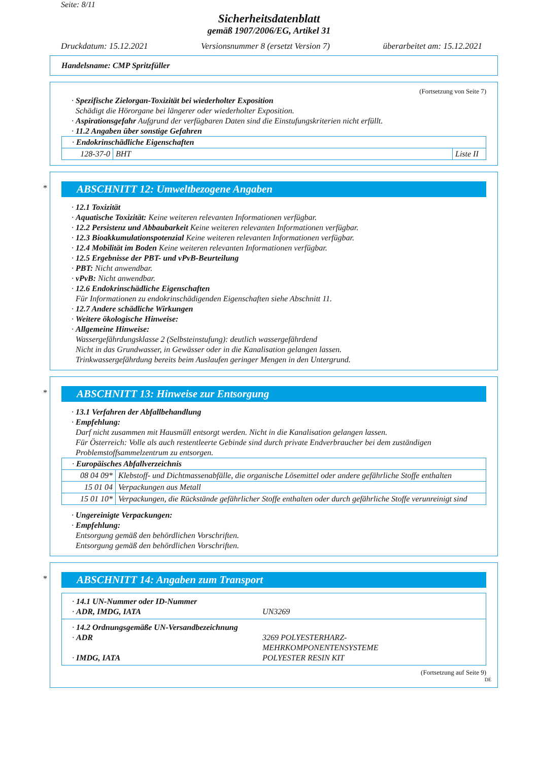Seite: 8/11
Sicherheitsdatenblatt
gemäß 1907/2006/EG, Artikel 31
Druckdatum: 15.12.2021 Versionsnummer 8 (ersetzt Version 7) überarbeitet am: 15.12.2021
Handelsname: CMP Spritzfüller
(Fortsetzung von Seite 7)
· Spezifische Zielorgan-Toxizität bei wiederholter Exposition
Schädigt die Hörorgane bei längerer oder wiederholter Exposition.
· Aspirationsgefahr Aufgrund der verfügbaren Daten sind die Einstufungskriterien nicht erfüllt.
· 11.2 Angaben über sonstige Gefahren
| · Endokrinschädliche Eigenschaften | | |
| 128-37-0 | BHT | Liste II |
*
ABSCHNITT 12: Umweltbezogene Angaben
· 12.1 Toxizität
· Aquatische Toxizität: Keine weiteren relevanten Informationen verfügbar.
· 12.2 Persistenz und Abbaubarkeit Keine weiteren relevanten Informationen verfügbar.
· 12.3 Bioakkumulationspotenzial Keine weiteren relevanten Informationen verfügbar.
· 12.4 Mobilität im Boden Keine weiteren relevanten Informationen verfügbar.
· 12.5 Ergebnisse der PBT- und vPvB-Beurteilung
· PBT: Nicht anwendbar.
· vPvB: Nicht anwendbar.
· 12.6 Endokrinschädliche Eigenschaften
Für Informationen zu endokrinschädigenden Eigenschaften siehe Abschnitt 11.
· 12.7 Andere schädliche Wirkungen
· Weitere ökologische Hinweise:
· Allgemeine Hinweise:
Wassergefährdungsklasse 2 (Selbsteinstufung): deutlich wassergefährdend
Nicht in das Grundwasser, in Gewässer oder in die Kanalisation gelangen lassen.
Trinkwassergefährdung bereits beim Auslaufen geringer Mengen in den Untergrund.
*
ABSCHNITT 13: Hinweise zur Entsorgung
· 13.1 Verfahren der Abfallbehandlung
· Empfehlung:
Darf nicht zusammen mit Hausmüll entsorgt werden. Nicht in die Kanalisation gelangen lassen.
Für Österreich: Volle als auch restentleerte Gebinde sind durch private Endverbraucher bei dem zuständigen Problemstoffsammelzentrum zu entsorgen.
| · Europäisches Abfallverzeichnis | |
| 08 04 09* | Klebstoff- und Dichtmassenabfälle, die organische Lösemittel oder andere gefährliche Stoffe enthalten |
| 15 01 04 | Verpackungen aus Metall |
| 15 01 10* | Verpackungen, die Rückstände gefährlicher Stoffe enthalten oder durch gefährliche Stoffe verunreinigt sind |
· Ungereinigte Verpackungen:
· Empfehlung:
Entsorgung gemäß den behördlichen Vorschriften.
Entsorgung gemäß den behördlichen Vorschriften.
*
ABSCHNITT 14: Angaben zum Transport
| · 14.1 UN-Nummer oder ID-Nummer · ADR, IMDG, IATA | UN3269 |
| · 14.2 Ordnungsgemäße UN-Versandbezeichnung · ADR · IMDG, IATA | 3269 POLYESTERHARZ- MEHRKOMPONENTENSYSTEME POLYESTER RESIN KIT |
(Fortsetzung auf Seite 9)
DE